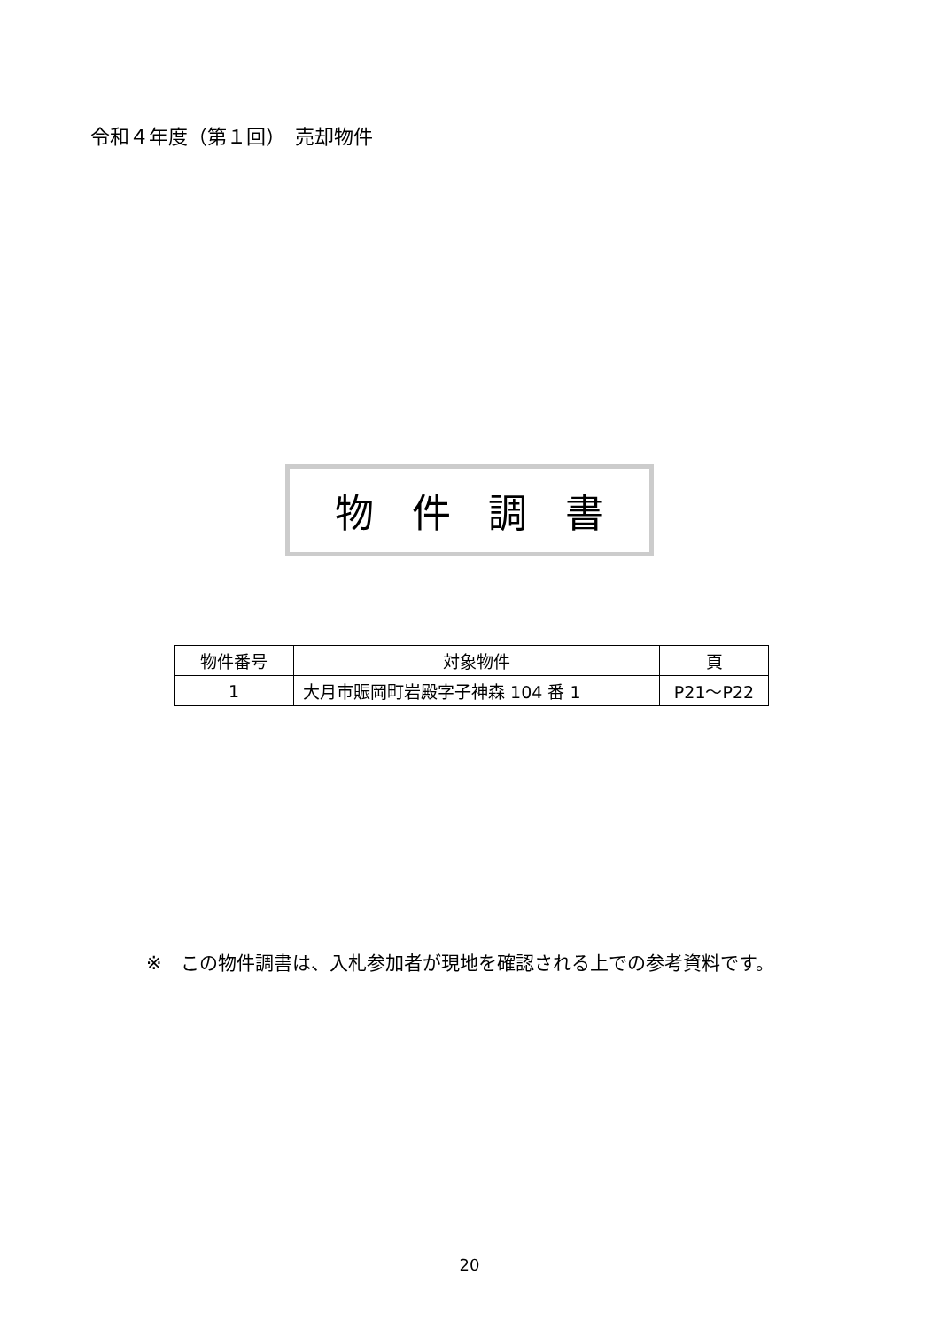令和４年度（第１回）　売却物件
物件調書
| 物件番号 | 対象物件 | 頁 |
| --- | --- | --- |
| 1 | 大月市賑岡町岩殿字子神森 104 番 1 | P21～P22 |
※　この物件調書は、入札参加者が現地を確認される上での参考資料です。
20